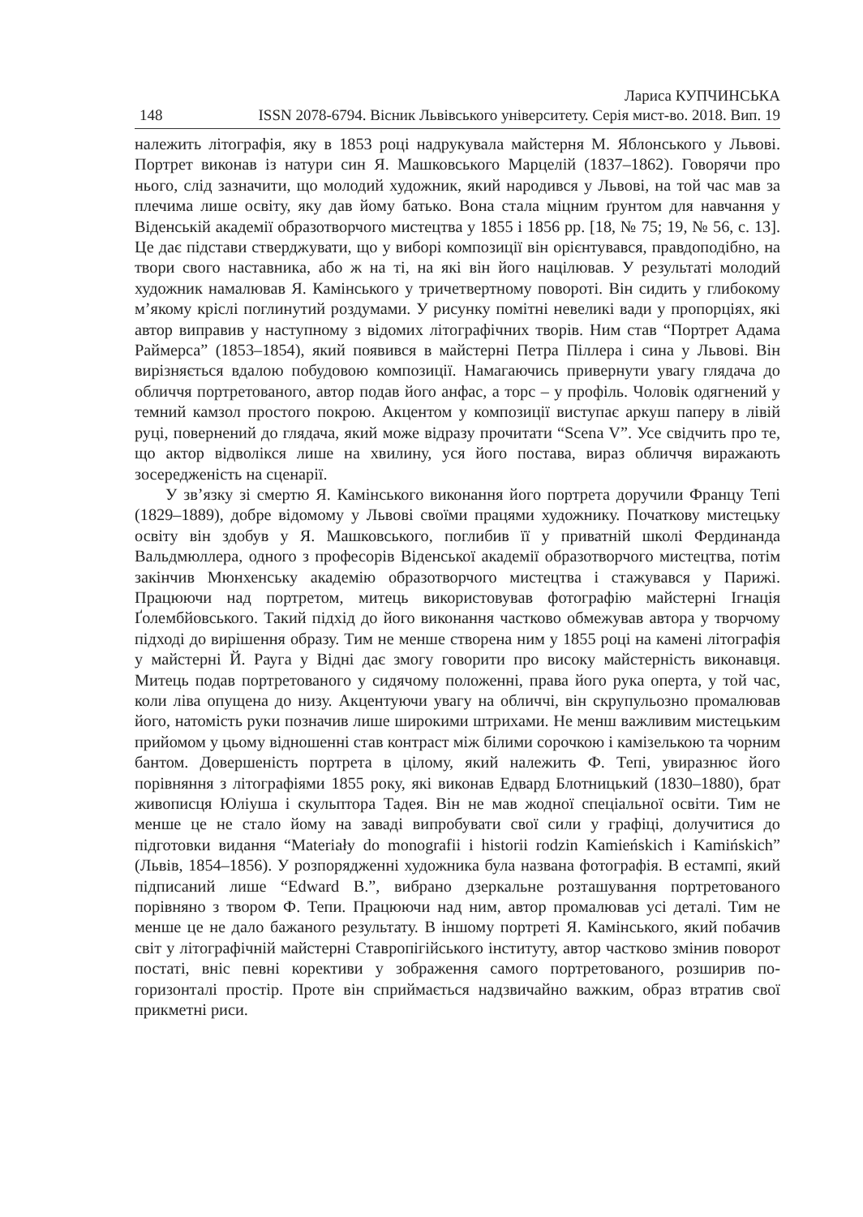Лариса КУПЧИНСЬКА
148 ISSN 2078-6794. Вісник Львівського університету. Серія мист-во. 2018. Вип. 19
належить літографія, яку в 1853 році надрукувала майстерня М. Яблонського у Львові. Портрет виконав із натури син Я. Машковського Марцелій (1837–1862). Говорячи про нього, слід зазначити, що молодий художник, який народився у Львові, на той час мав за плечима лише освіту, яку дав йому батько. Вона стала міцним ґрунтом для навчання у Віденській академії образотворчого мистецтва у 1855 і 1856 рр. [18, № 75; 19, № 56, с. 13]. Це дає підстави стверджувати, що у виборі композиції він орієнтувався, правдоподібно, на твори свого наставника, або ж на ті, на які він його націлював. У результаті молодий художник намалював Я. Камінського у тричетвертному повороті. Він сидить у глибокому м’якому кріслі поглинутий роздумами. У рисунку помітні невеликі вади у пропорціях, які автор виправив у наступному з відомих літографічних творів. Ним став “Портрет Адама Раймерса” (1853–1854), який появився в майстерні Петра Піллера і сина у Львові. Він вирізняється вдалою побудовою композиції. Намагаючись привернути увагу глядача до обличчя портретованого, автор подав його анфас, а торс – у профіль. Чоловік одягнений у темний камзол простого покрою. Акцентом у композиції виступає аркуш паперу в лівій руці, повернений до глядача, який може відразу прочитати “Scena V”. Усе свідчить про те, що актор відволікся лише на хвилину, уся його постава, вираз обличчя виражають зосередженість на сценарії.
У зв’язку зі смертю Я. Камінського виконання його портрета доручили Францу Тепі (1829–1889), добре відомому у Львові своїми працями художнику. Початкову мистецьку освіту він здобув у Я. Машковського, поглибив її у приватній школі Фердинанда Вальдмюллера, одного з професорів Віденської академії образотворчого мистецтва, потім закінчив Мюнхенську академію образотворчого мистецтва і стажувався у Парижі. Працюючи над портретом, митець використовував фотографію майстерні Ігнація Ґолембйовського. Такий підхід до його виконання частково обмежував автора у творчому підході до вирішення образу. Тим не менше створена ним у 1855 році на камені літографія у майстерні Й. Рауга у Відні дає змогу говорити про високу майстерність виконавця. Митець подав портретованого у сидячому положенні, права його рука оперта, у той час, коли ліва опущена до низу. Акцентуючи увагу на обличчі, він скрупульозно промалював його, натомість руки позначив лише широкими штрихами. Не менш важливим мистецьким прийомом у цьому відношенні став контраст між білими сорочкою і камізелькою та чорним бантом. Довершеність портрета в цілому, який належить Ф. Тепі, увиразнює його порівняння з літографіями 1855 року, які виконав Едвард Блотницький (1830–1880), брат живописця Юліуша і скульптора Тадея. Він не мав жодної спеціальної освіти. Тим не менше це не стало йому на заваді випробувати свої сили у графіці, долучитися до підготовки видання “Materiały do monografii i historii rodzin Kamieńskich i Kamińskich” (Львів, 1854–1856). У розпорядженні художника була названа фотографія. В естампі, який підписаний лише “Edward B.”, вибрано дзеркальне розташування портретованого порівняно з твором Ф. Тепи. Працюючи над ним, автор промалював усі деталі. Тим не менше це не дало бажаного результату. В іншому портреті Я. Камінського, який побачив світ у літографічній майстерні Ставропігійського інституту, автор частково змінив поворот постаті, вніс певні корективи у зображення самого портретованого, розширив по-горизонталі простір. Проте він сприймається надзвичайно важким, образ втратив свої прикметні риси.